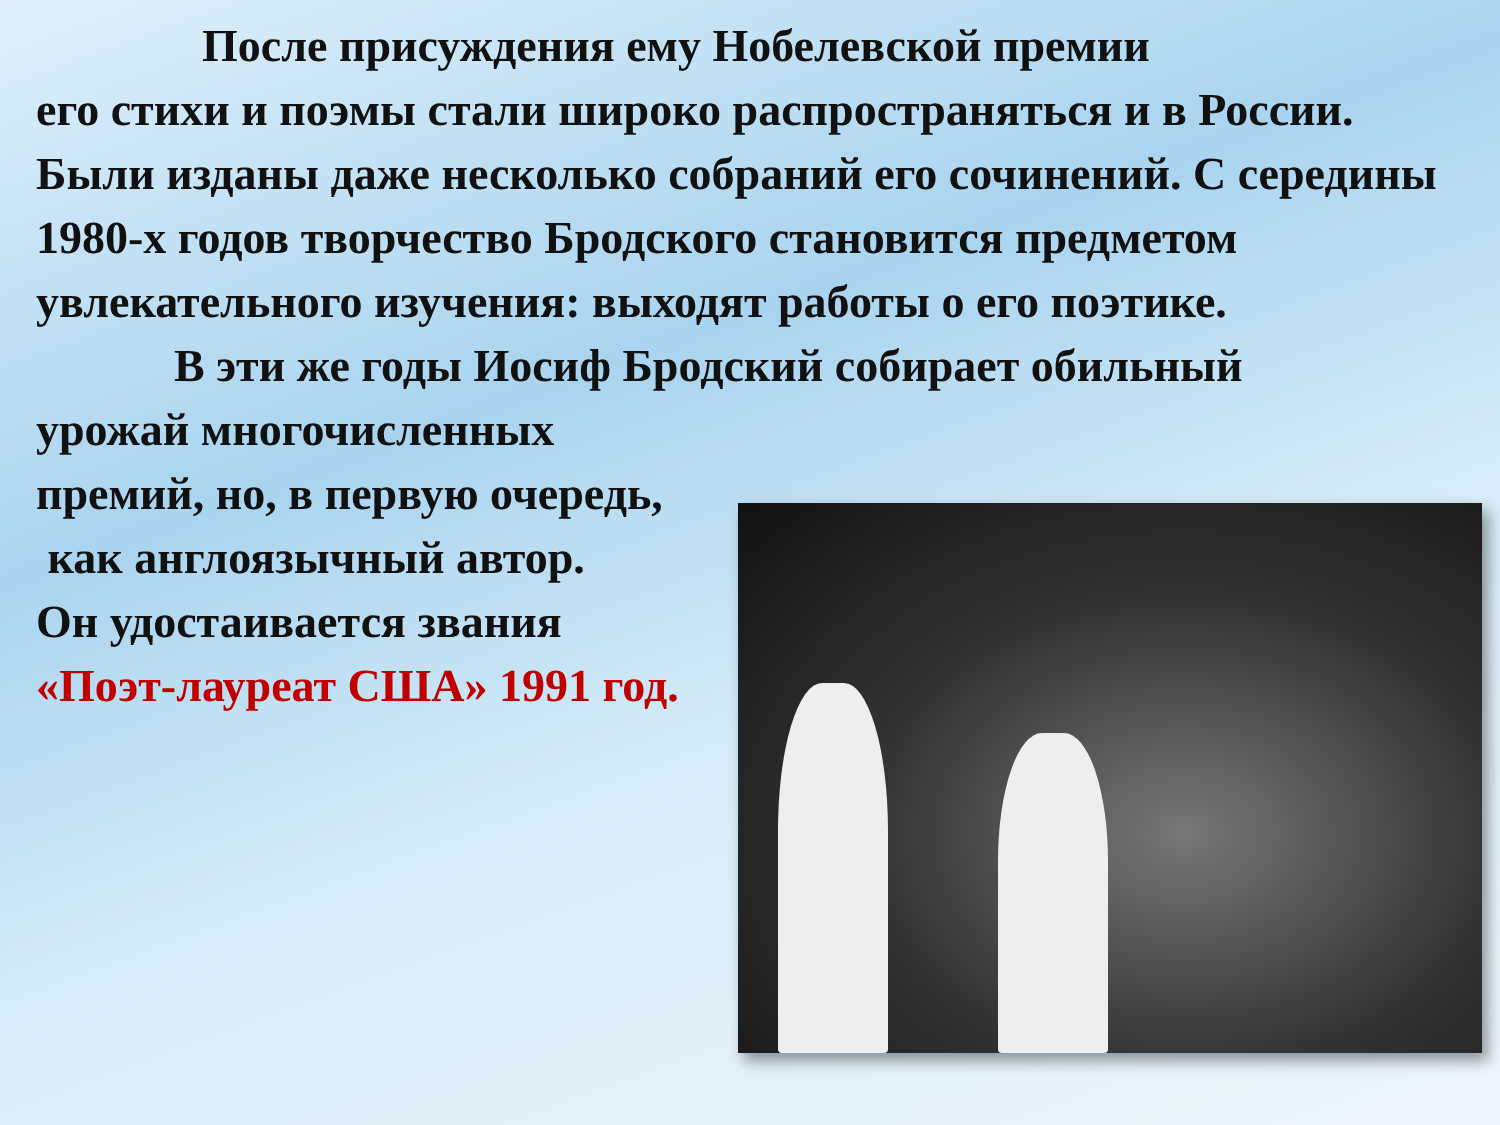После присуждения ему Нобелевской премии
его стихи и поэмы стали широко распространяться и в России. Были изданы даже несколько собраний его сочинений. С середины 1980-х годов творчество Бродского становится предметом увлекательного изучения: выходят работы о его поэтике.
В эти же годы Иосиф Бродский собирает обильный
урожай многочисленных
премий, но, в первую очередь,
как англоязычный автор.
Он удостаивается звания
«Поэт-лауреат США» 1991 год.